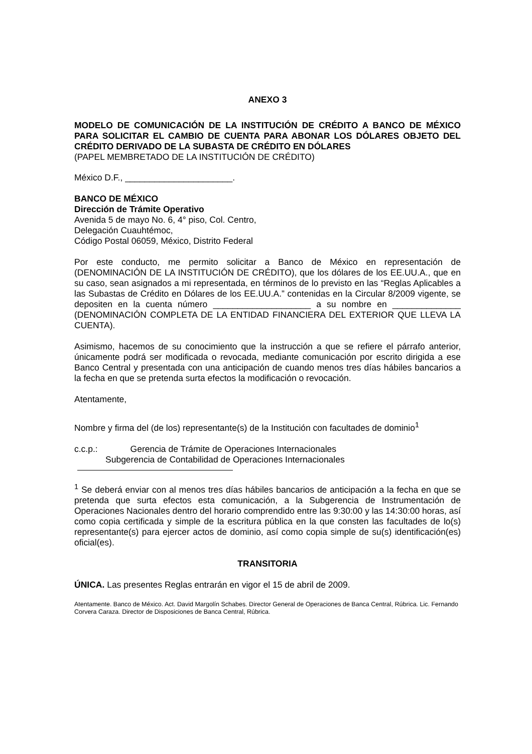ANEXO 3
MODELO DE COMUNICACIÓN DE LA INSTITUCIÓN DE CRÉDITO A BANCO DE MÉXICO PARA SOLICITAR EL CAMBIO DE CUENTA PARA ABONAR LOS DÓLARES OBJETO DEL CRÉDITO DERIVADO DE LA SUBASTA DE CRÉDITO EN DÓLARES
(PAPEL MEMBRETADO DE LA INSTITUCIÓN DE CRÉDITO)
México D.F., ______________________.
BANCO DE MÉXICO
Dirección de Trámite Operativo
Avenida 5 de mayo No. 6, 4° piso, Col. Centro,
Delegación Cuauhtémoc,
Código Postal 06059, México, Distrito Federal
Por este conducto, me permito solicitar a Banco de México en representación de (DENOMINACIÓN DE LA INSTITUCIÓN DE CRÉDITO), que los dólares de los EE.UU.A., que en su caso, sean asignados a mi representada, en términos de lo previsto en las “Reglas Aplicables a las Subastas de Crédito en Dólares de los EE.UU.A.” contenidas en la Circular 8/2009 vigente, se depositen en la cuenta número ____________________ a su nombre en ______________ (DENOMINACIÓN COMPLETA DE LA ENTIDAD FINANCIERA DEL EXTERIOR QUE LLEVA LA CUENTA).
Asimismo, hacemos de su conocimiento que la instrucción a que se refiere el párrafo anterior, únicamente podrá ser modificada o revocada, mediante comunicación por escrito dirigida a ese Banco Central y presentada con una anticipación de cuando menos tres días hábiles bancarios a la fecha en que se pretenda surta efectos la modificación o revocación.
Atentamente,
Nombre y firma del (de los) representante(s) de la Institución con facultades de dominio<sup>1</sup>
c.c.p.: Gerencia de Trámite de Operaciones Internacionales
Subgerencia de Contabilidad de Operaciones Internacionales
<sup>1</sup> Se deberá enviar con al menos tres días hábiles bancarios de anticipación a la fecha en que se pretenda que surta efectos esta comunicación, a la Subgerencia de Instrumentación de Operaciones Nacionales dentro del horario comprendido entre las 9:30:00 y las 14:30:00 horas, así como copia certificada y simple de la escritura pública en la que consten las facultades de lo(s) representante(s) para ejercer actos de dominio, así como copia simple de su(s) identificación(es) oficial(es).
TRANSITORIA
ÚNICA. Las presentes Reglas entrarán en vigor el 15 de abril de 2009.
Atentamente. Banco de México. Act. David Margolín Schabes. Director General de Operaciones de Banca Central, Rúbrica. Lic. Fernando Corvera Caraza. Director de Disposiciones de Banca Central, Rúbrica.